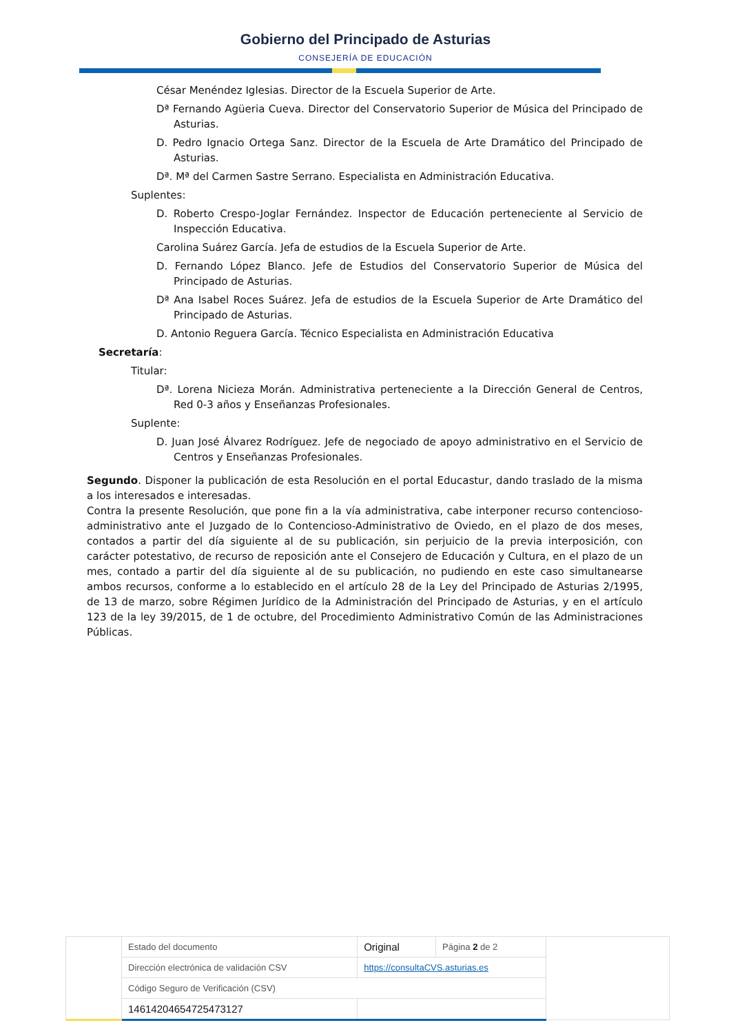Gobierno del Principado de Asturias
CONSEJERÍA DE EDUCACIÓN
César Menéndez Iglesias. Director de la Escuela Superior de Arte.
Dª Fernando Agüeria Cueva. Director del Conservatorio Superior de Música del Principado de Asturias.
D. Pedro Ignacio Ortega Sanz. Director de la Escuela de Arte Dramático del Principado de Asturias.
Dª. Mª del Carmen Sastre Serrano. Especialista en Administración Educativa.
Suplentes:
D. Roberto Crespo-Joglar Fernández. Inspector de Educación perteneciente al Servicio de Inspección Educativa.
Carolina Suárez García. Jefa de estudios de la Escuela Superior de Arte.
D. Fernando López Blanco. Jefe de Estudios del Conservatorio Superior de Música del Principado de Asturias.
Dª Ana Isabel Roces Suárez. Jefa de estudios de la Escuela Superior de Arte Dramático del Principado de Asturias.
D. Antonio Reguera García. Técnico Especialista en Administración Educativa
Secretaría:
Titular:
Dª. Lorena Nicieza Morán. Administrativa perteneciente a la Dirección General de Centros, Red 0-3 años y Enseñanzas Profesionales.
Suplente:
D. Juan José Álvarez Rodríguez. Jefe de negociado de apoyo administrativo en el Servicio de Centros y Enseñanzas Profesionales.
Segundo. Disponer la publicación de esta Resolución en el portal Educastur, dando traslado de la misma a los interesados e interesadas.
Contra la presente Resolución, que pone fin a la vía administrativa, cabe interponer recurso contencioso-administrativo ante el Juzgado de lo Contencioso-Administrativo de Oviedo, en el plazo de dos meses, contados a partir del día siguiente al de su publicación, sin perjuicio de la previa interposición, con carácter potestativo, de recurso de reposición ante el Consejero de Educación y Cultura, en el plazo de un mes, contado a partir del día siguiente al de su publicación, no pudiendo en este caso simultanearse ambos recursos, conforme a lo establecido en el artículo 28 de la Ley del Principado de Asturias 2/1995, de 13 de marzo, sobre Régimen Jurídico de la Administración del Principado de Asturias, y en el artículo 123 de la ley 39/2015, de 1 de octubre, del Procedimiento Administrativo Común de las Administraciones Públicas.
| | Estado del documento | Original | Página 2 de 2 | |
| | Dirección electrónica de validación CSV | https://consultaCVS.asturias.es | | |
| | Código Seguro de Verificación (CSV) | | | |
| | 14614204654725473127 | | | |